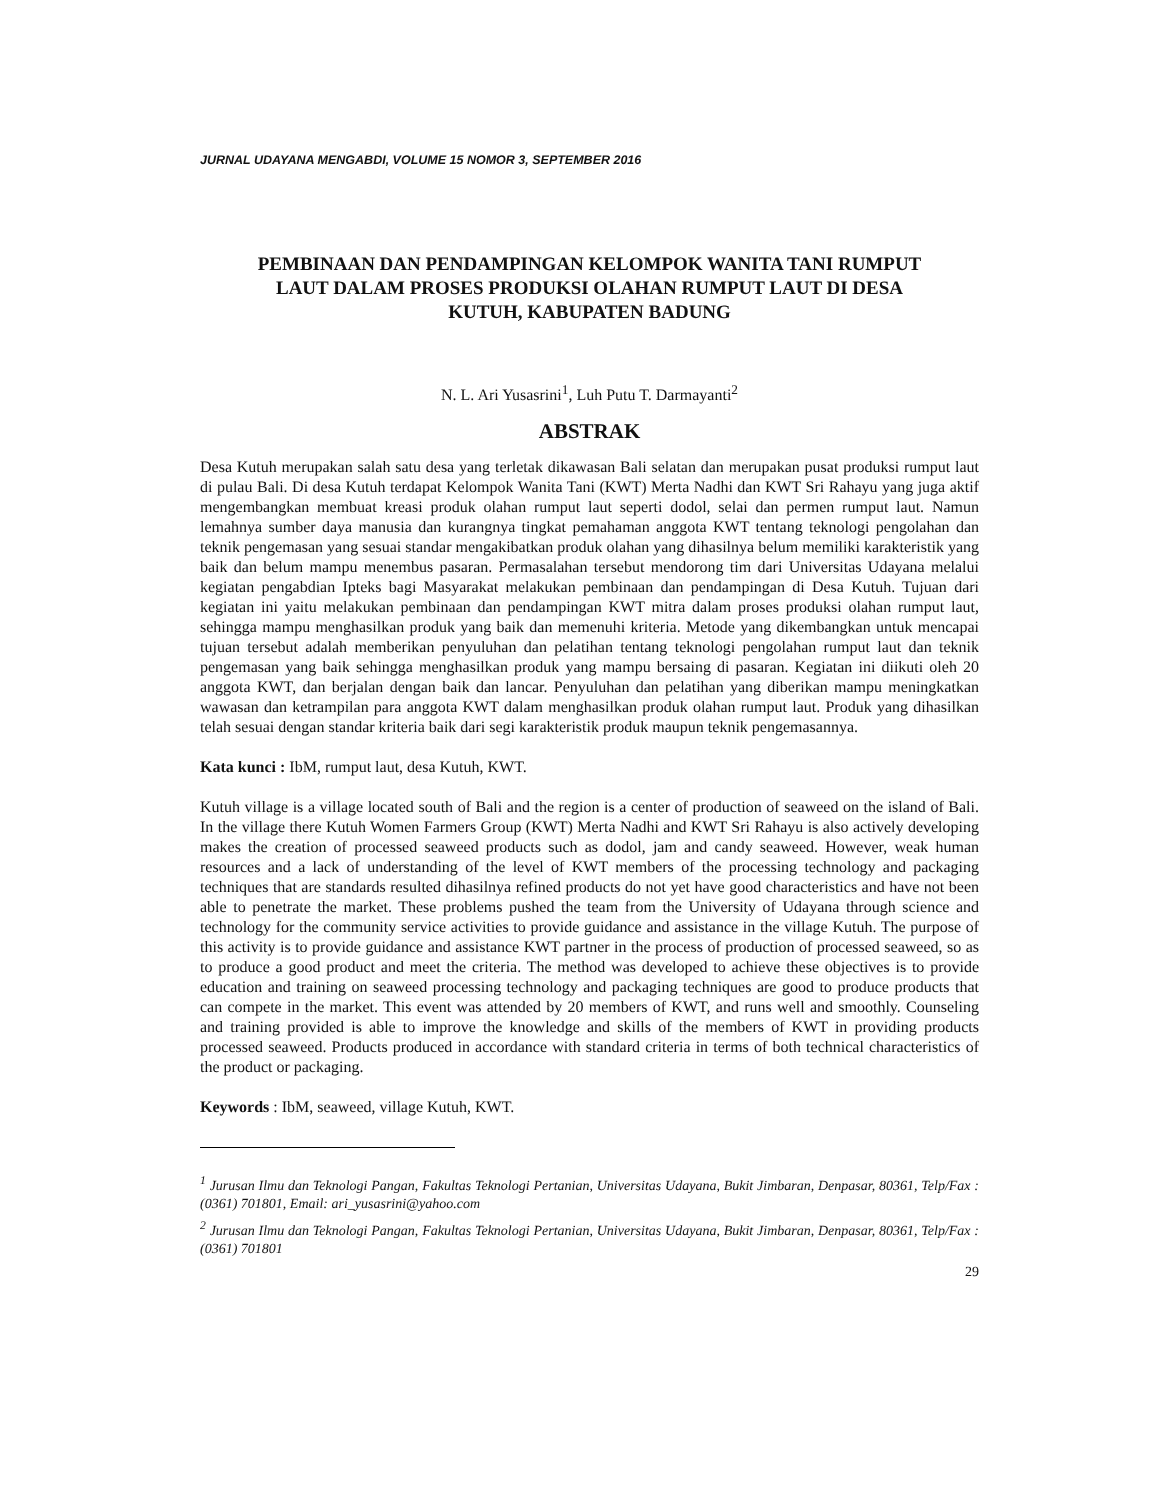JURNAL UDAYANA MENGABDI, VOLUME 15 NOMOR 3, SEPTEMBER 2016
PEMBINAAN DAN PENDAMPINGAN KELOMPOK WANITA TANI RUMPUT LAUT DALAM PROSES PRODUKSI OLAHAN RUMPUT LAUT DI DESA KUTUH, KABUPATEN BADUNG
N. L. Ari Yusasrini<sup>1</sup>, Luh Putu T. Darmayanti<sup>2</sup>
ABSTRAK
Desa Kutuh merupakan salah satu desa yang terletak dikawasan Bali selatan dan merupakan pusat produksi rumput laut di pulau Bali. Di desa Kutuh terdapat Kelompok Wanita Tani (KWT) Merta Nadhi dan KWT Sri Rahayu yang juga aktif mengembangkan membuat kreasi produk olahan rumput laut seperti dodol, selai dan permen rumput laut. Namun lemahnya sumber daya manusia dan kurangnya tingkat pemahaman anggota KWT tentang teknologi pengolahan dan teknik pengemasan yang sesuai standar mengakibatkan produk olahan yang dihasilnya belum memiliki karakteristik yang baik dan belum mampu menembus pasaran. Permasalahan tersebut mendorong tim dari Universitas Udayana melalui kegiatan pengabdian Ipteks bagi Masyarakat melakukan pembinaan dan pendampingan di Desa Kutuh. Tujuan dari kegiatan ini yaitu melakukan pembinaan dan pendampingan KWT mitra dalam proses produksi olahan rumput laut, sehingga mampu menghasilkan produk yang baik dan memenuhi kriteria. Metode yang dikembangkan untuk mencapai tujuan tersebut adalah memberikan penyuluhan dan pelatihan tentang teknologi pengolahan rumput laut dan teknik pengemasan yang baik sehingga menghasilkan produk yang mampu bersaing di pasaran. Kegiatan ini diikuti oleh 20 anggota KWT, dan berjalan dengan baik dan lancar. Penyuluhan dan pelatihan yang diberikan mampu meningkatkan wawasan dan ketrampilan para anggota KWT dalam menghasilkan produk olahan rumput laut. Produk yang dihasilkan telah sesuai dengan standar kriteria baik dari segi karakteristik produk maupun teknik pengemasannya.
Kata kunci : IbM, rumput laut, desa Kutuh, KWT.
Kutuh village is a village located south of Bali and the region is a center of production of seaweed on the island of Bali. In the village there Kutuh Women Farmers Group (KWT) Merta Nadhi and KWT Sri Rahayu is also actively developing makes the creation of processed seaweed products such as dodol, jam and candy seaweed. However, weak human resources and a lack of understanding of the level of KWT members of the processing technology and packaging techniques that are standards resulted dihasilnya refined products do not yet have good characteristics and have not been able to penetrate the market. These problems pushed the team from the University of Udayana through science and technology for the community service activities to provide guidance and assistance in the village Kutuh. The purpose of this activity is to provide guidance and assistance KWT partner in the process of production of processed seaweed, so as to produce a good product and meet the criteria. The method was developed to achieve these objectives is to provide education and training on seaweed processing technology and packaging techniques are good to produce products that can compete in the market. This event was attended by 20 members of KWT, and runs well and smoothly. Counseling and training provided is able to improve the knowledge and skills of the members of KWT in providing products processed seaweed. Products produced in accordance with standard criteria in terms of both technical characteristics of the product or packaging.
Keywords : IbM, seaweed, village Kutuh, KWT.
<sup>1</sup> Jurusan Ilmu dan Teknologi Pangan, Fakultas Teknologi Pertanian, Universitas Udayana, Bukit Jimbaran, Denpasar, 80361, Telp/Fax : (0361) 701801, Email: ari_yusasrini@yahoo.com
<sup>2</sup> Jurusan Ilmu dan Teknologi Pangan, Fakultas Teknologi Pertanian, Universitas Udayana, Bukit Jimbaran, Denpasar, 80361, Telp/Fax : (0361) 701801
29